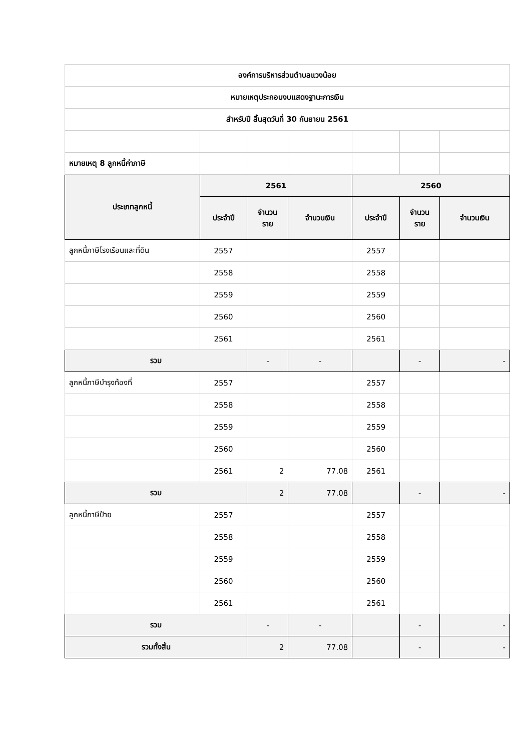| องค์การบริหารส่วนตำบลแวงน้อย | | | | | | |
| หมายเหตุประกอบงบแสดงฐานะการเงิน | | | | | | |
| สำหรับปี สิ้นสุดวันที่ 30 กันยายน 2561 | | | | | | |
| หมายเหตุ 8 ลูกหนี้ค่าภาษี | | | | | | |
| ประเภทลูกหนี้ | 2561 | | | 2560 | | |
| | ประจำปี | จำนวน ราย | จำนวนเงิน | ประจำปี | จำนวน ราย | จำนวนเงิน |
| ลูกหนี้ภาษีโรงเรือนและที่ดิน | 2557 | | | 2557 | | |
| | 2558 | | | 2558 | | |
| | 2559 | | | 2559 | | |
| | 2560 | | | 2560 | | |
| | 2561 | | | 2561 | | |
| รวม | | - | - | | - | - |
| ลูกหนี้ภาษีบำรุงท้องที่ | 2557 | | | 2557 | | |
| | 2558 | | | 2558 | | |
| | 2559 | | | 2559 | | |
| | 2560 | | | 2560 | | |
| | 2561 | 2 | 77.08 | 2561 | | |
| รวม | | 2 | 77.08 | | - | - |
| ลูกหนี้ภาษีป้าย | 2557 | | | 2557 | | |
| | 2558 | | | 2558 | | |
| | 2559 | | | 2559 | | |
| | 2560 | | | 2560 | | |
| | 2561 | | | 2561 | | |
| รวม | | - | - | | - | - |
| รวมทั้งสิ้น | | 2 | 77.08 | | - | - |